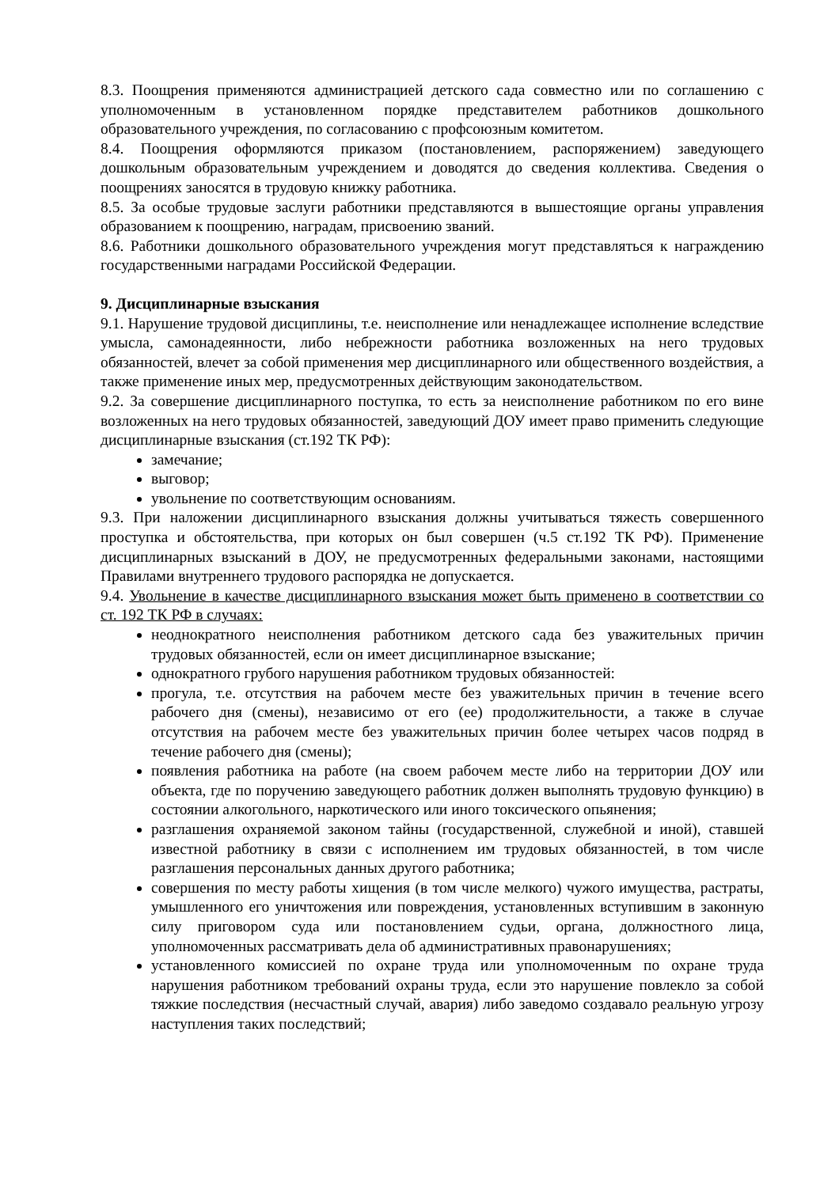8.3. Поощрения применяются администрацией детского сада совместно или по соглашению с уполномоченным в установленном порядке представителем работников дошкольного образовательного учреждения, по согласованию с профсоюзным комитетом.
8.4. Поощрения оформляются приказом (постановлением, распоряжением) заведующего дошкольным образовательным учреждением и доводятся до сведения коллектива. Сведения о поощрениях заносятся в трудовую книжку работника.
8.5. За особые трудовые заслуги работники представляются в вышестоящие органы управления образованием к поощрению, наградам, присвоению званий.
8.6. Работники дошкольного образовательного учреждения могут представляться к награждению государственными наградами Российской Федерации.
9. Дисциплинарные взыскания
9.1. Нарушение трудовой дисциплины, т.е. неисполнение или ненадлежащее исполнение вследствие умысла, самонадеянности, либо небрежности работника возложенных на него трудовых обязанностей, влечет за собой применения мер дисциплинарного или общественного воздействия, а также применение иных мер, предусмотренных действующим законодательством.
9.2. За совершение дисциплинарного поступка, то есть за неисполнение работником по его вине возложенных на него трудовых обязанностей, заведующий ДОУ имеет право применить следующие дисциплинарные взыскания (ст.192 ТК РФ):
замечание;
выговор;
увольнение по соответствующим основаниям.
9.3. При наложении дисциплинарного взыскания должны учитываться тяжесть совершенного проступка и обстоятельства, при которых он был совершен (ч.5 ст.192 ТК РФ). Применение дисциплинарных взысканий в ДОУ, не предусмотренных федеральными законами, настоящими Правилами внутреннего трудового распорядка не допускается.
9.4. Увольнение в качестве дисциплинарного взыскания может быть применено в соответствии со ст. 192 ТК РФ в случаях:
неоднократного неисполнения работником детского сада без уважительных причин трудовых обязанностей, если он имеет дисциплинарное взыскание;
однократного грубого нарушения работником трудовых обязанностей:
прогула, т.е. отсутствия на рабочем месте без уважительных причин в течение всего рабочего дня (смены), независимо от его (ее) продолжительности, а также в случае отсутствия на рабочем месте без уважительных причин более четырех часов подряд в течение рабочего дня (смены);
появления работника на работе (на своем рабочем месте либо на территории ДОУ или объекта, где по поручению заведующего работник должен выполнять трудовую функцию) в состоянии алкогольного, наркотического или иного токсического опьянения;
разглашения охраняемой законом тайны (государственной, служебной и иной), ставшей известной работнику в связи с исполнением им трудовых обязанностей, в том числе разглашения персональных данных другого работника;
совершения по месту работы хищения (в том числе мелкого) чужого имущества, растраты, умышленного его уничтожения или повреждения, установленных вступившим в законную силу приговором суда или постановлением судьи, органа, должностного лица, уполномоченных рассматривать дела об административных правонарушениях;
установленного комиссией по охране труда или уполномоченным по охране труда нарушения работником требований охраны труда, если это нарушение повлекло за собой тяжкие последствия (несчастный случай, авария) либо заведомо создавало реальную угрозу наступления таких последствий;